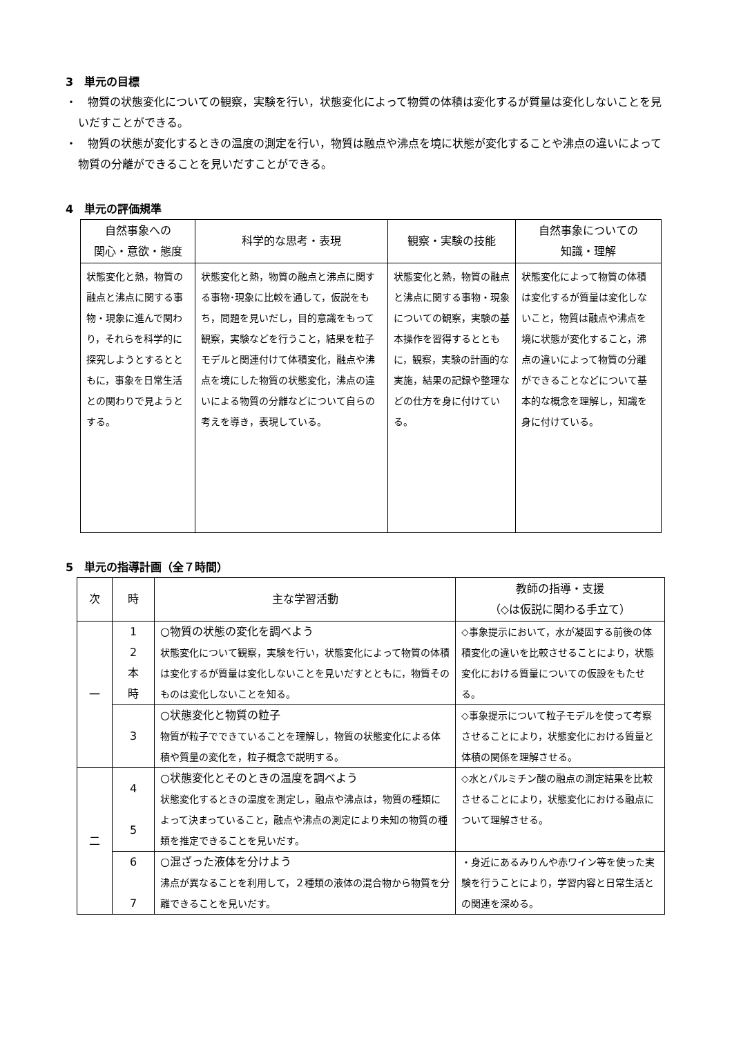3　単元の目標
・　物質の状態変化についての観察，実験を行い，状態変化によって物質の体積は変化するが質量は変化しないことを見いだすことができる。
・　物質の状態が変化するときの温度の測定を行い，物質は融点や沸点を境に状態が変化することや沸点の違いによって物質の分離ができることを見いだすことができる。
4　単元の評価規準
| 自然事象への 関心・意欲・態度 | 科学的な思考・表現 | 観察・実験の技能 | 自然事象についての 知識・理解 |
| --- | --- | --- | --- |
| 状態変化と熱，物質の融点と沸点に関する事物・現象に進んで関わり，それらを科学的に探究しようとするとともに，事象を日常生活との関わりで見ようとする。 | 状態変化と熱，物質の融点と沸点に関する事物･現象に比較を通して，仮説をもち，問題を見いだし，目的意識をもって観察，実験などを行うこと，結果を粒子モデルと関連付けて体積変化，融点や沸点を境にした物質の状態変化，沸点の違いによる物質の分離などについて自らの考えを導き，表現している。 | 状態変化と熱，物質の融点と沸点に関する事物・現象についての観察，実験の基本操作を習得するとともに，観察，実験の計画的な実施，結果の記録や整理などの仕方を身に付けている。 | 状態変化によって物質の体積は変化するが質量は変化しないこと，物質は融点や沸点を境に状態が変化すること，沸点の違いによって物質の分離ができることなどについて基本的な概念を理解し，知識を身に付けている。 |
5　単元の指導計画（全７時間）
| 次 | 時 | 主な学習活動 | 教師の指導・支援 （◇は仮説に関わる手立て） |
| --- | --- | --- | --- |
| 一 | 1 2 本 時 | ○物質の状態の変化を調べよう 状態変化について観察，実験を行い，状態変化によって物質の体積は変化するが質量は変化しないことを見いだすとともに，物質そのものは変化しないことを知る。 | ◇事象提示において，水が凝固する前後の体積変化の違いを比較させることにより，状態変化における質量についての仮設をもたせる。 |
| | 3 | ○状態変化と物質の粒子 物質が粒子でできていることを理解し，物質の状態変化による体積や質量の変化を，粒子概念で説明する。 | ◇事象提示について粒子モデルを使って考察させることにより，状態変化における質量と体積の関係を理解させる。 |
| 二 | 4 5 | ○状態変化とそのときの温度を調べよう 状態変化するときの温度を測定し，融点や沸点は，物質の種類によって決まっていること，融点や沸点の測定により未知の物質の種類を推定できることを見いだす。 | ◇水とパルミチン酸の融点の測定結果を比較させることにより，状態変化における融点について理解させる。 |
| | 6 7 | ○混ざった液体を分けよう 沸点が異なることを利用して，２種類の液体の混合物から物質を分離できることを見いだす。 | ・身近にあるみりんや赤ワイン等を使った実験を行うことにより，学習内容と日常生活との関連を深める。 |